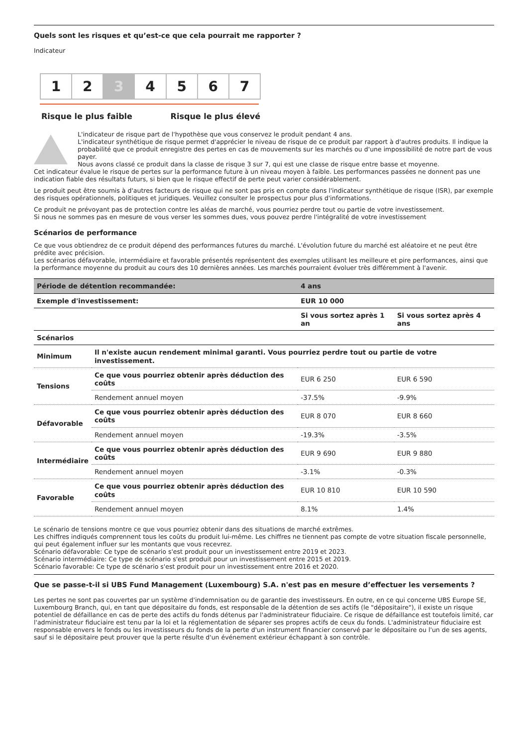Quels sont les risques et qu’est-ce que cela pourrait me rapporter ?
Indicateur
1 2 3 4 5 6 7
Risque le plus faible Risque le plus élevé
L'indicateur de risque part de l'hypothèse que vous conservez le produit pendant 4 ans.
L'indicateur synthétique de risque permet d'apprécier le niveau de risque de ce produit par rapport à d'autres produits. Il indique la probabilité que ce produit enregistre des pertes en cas de mouvements sur les marchés ou d'une impossibilité de notre part de vous payer.
Nous avons classé ce produit dans la classe de risque 3 sur 7, qui est une classe de risque entre basse et moyenne.
Cet indicateur évalue le risque de pertes sur la performance future à un niveau moyen à faible. Les performances passées ne donnent pas une indication fiable des résultats futurs, si bien que le risque effectif de perte peut varier considérablement.
Le produit peut être soumis à d'autres facteurs de risque qui ne sont pas pris en compte dans l'indicateur synthétique de risque (ISR), par exemple des risques opérationnels, politiques et juridiques. Veuillez consulter le prospectus pour plus d'informations.
Ce produit ne prévoyant pas de protection contre les aléas de marché, vous pourriez perdre tout ou partie de votre investissement.
Si nous ne sommes pas en mesure de vous verser les sommes dues, vous pouvez perdre l'intégralité de votre investissement
Scénarios de performance
Ce que vous obtiendrez de ce produit dépend des performances futures du marché. L'évolution future du marché est aléatoire et ne peut être prédite avec précision.
Les scénarios défavorable, intermédiaire et favorable présentés représentent des exemples utilisant les meilleure et pire performances, ainsi que la performance moyenne du produit au cours des 10 dernières années. Les marchés pourraient évoluer très différemment à l'avenir.
| Période de détention recommandée: | | 4 ans | |
| Exemple d'investissement: | | EUR 10 000 | |
| | | Si vous sortez après 1 an | Si vous sortez après 4 ans |
| Scénarios | | | |
| Minimum | Il n'existe aucun rendement minimal garanti. Vous pourriez perdre tout ou partie de votre investissement. | | |
| Tensions | Ce que vous pourriez obtenir après déduction des coûts | EUR 6 250 | EUR 6 590 |
| | Rendement annuel moyen | -37.5% | -9.9% |
| Défavorable | Ce que vous pourriez obtenir après déduction des coûts | EUR 8 070 | EUR 8 660 |
| | Rendement annuel moyen | -19.3% | -3.5% |
| Intermédiaire | Ce que vous pourriez obtenir après déduction des coûts | EUR 9 690 | EUR 9 880 |
| | Rendement annuel moyen | -3.1% | -0.3% |
| Favorable | Ce que vous pourriez obtenir après déduction des coûts | EUR 10 810 | EUR 10 590 |
| | Rendement annuel moyen | 8.1% | 1.4% |
Le scénario de tensions montre ce que vous pourriez obtenir dans des situations de marché extrêmes.
Les chiffres indiqués comprennent tous les coûts du produit lui-même. Les chiffres ne tiennent pas compte de votre situation fiscale personnelle, qui peut également influer sur les montants que vous recevrez.
Scénario défavorable: Ce type de scénario s'est produit pour un investissement entre 2019 et 2023.
Scénario intermédiaire: Ce type de scénario s'est produit pour un investissement entre 2015 et 2019.
Scénario favorable: Ce type de scénario s'est produit pour un investissement entre 2016 et 2020.
Que se passe-t-il si UBS Fund Management (Luxembourg) S.A. n'est pas en mesure d’effectuer les versements ?
Les pertes ne sont pas couvertes par un système d'indemnisation ou de garantie des investisseurs. En outre, en ce qui concerne UBS Europe SE, Luxembourg Branch, qui, en tant que dépositaire du fonds, est responsable de la détention de ses actifs (le "dépositaire"), il existe un risque potentiel de défaillance en cas de perte des actifs du fonds détenus par l'administrateur fiduciaire. Ce risque de défaillance est toutefois limité, car l'administrateur fiduciaire est tenu par la loi et la réglementation de séparer ses propres actifs de ceux du fonds. L'administrateur fiduciaire est responsable envers le fonds ou les investisseurs du fonds de la perte d'un instrument financier conservé par le dépositaire ou l'un de ses agents, sauf si le dépositaire peut prouver que la perte résulte d'un événement extérieur échappant à son contrôle.